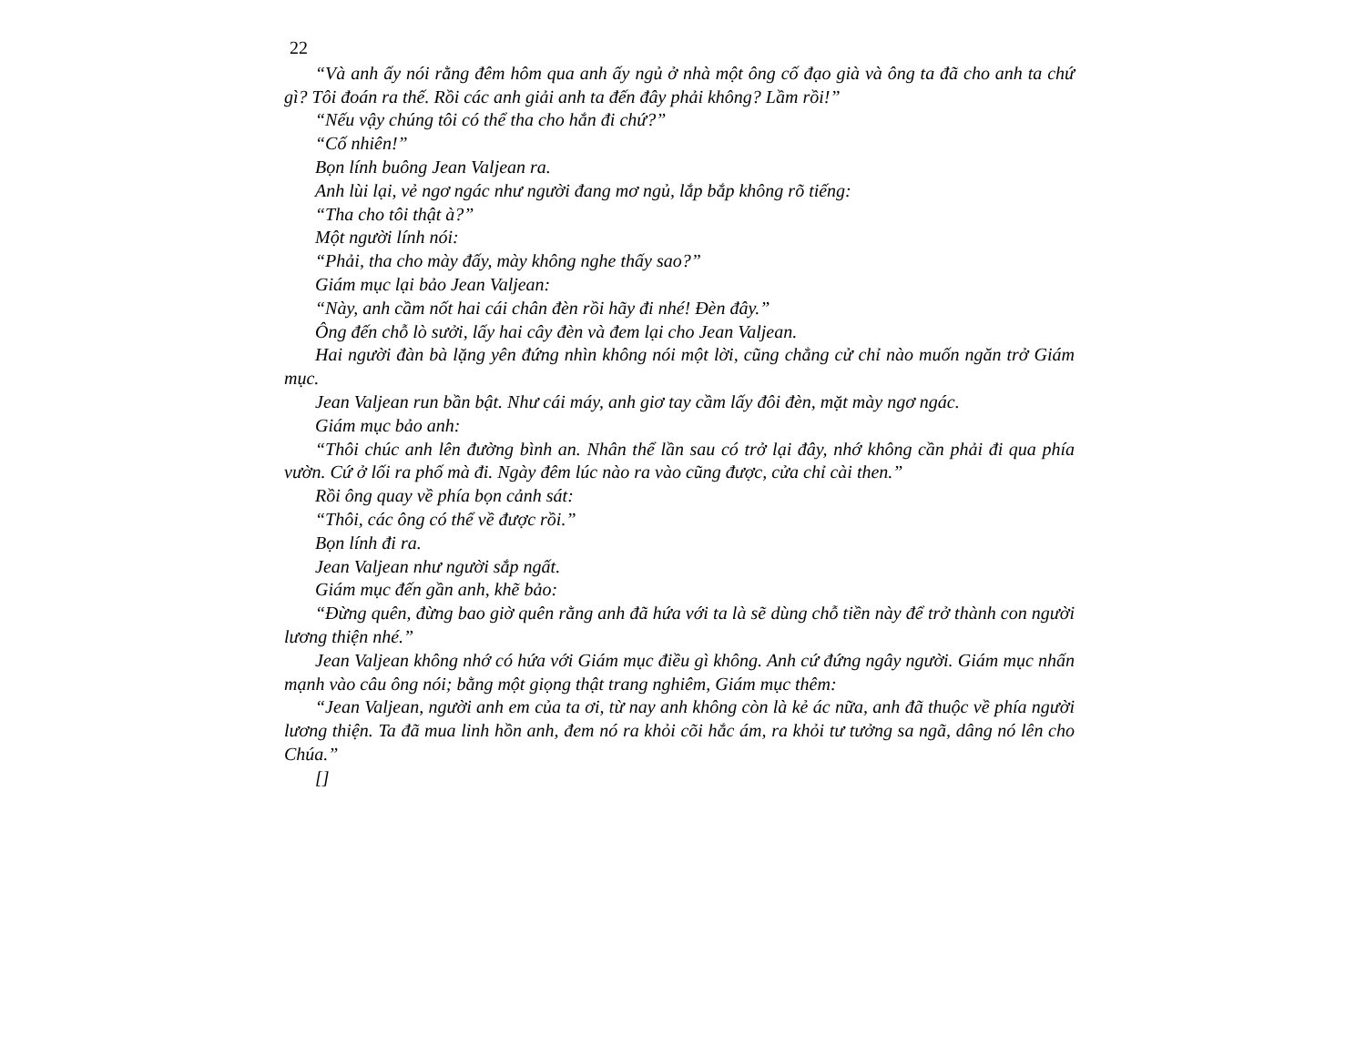22
“Và anh ấy nói rằng đêm hôm qua anh ấy ngủ ở nhà một ông cố đạo già và ông ta đã cho anh ta chứ gì? Tôi đoán ra thế. Rồi các anh giải anh ta đến đây phải không? Lầm rồi!”
“Nếu vậy chúng tôi có thể tha cho hắn đi chứ?”
“Cố nhiên!”
Bọn lính buông Jean Valjean ra.
Anh lùi lại, vẻ ngơ ngác như người đang mơ ngủ, lắp bắp không rõ tiếng:
“Tha cho tôi thật à?”
Một người lính nói:
“Phải, tha cho mày đấy, mày không nghe thấy sao?”
Giám mục lại bảo Jean Valjean:
“Này, anh cầm nốt hai cái chân đèn rồi hãy đi nhé! Đèn đây.”
Ông đến chỗ lò sưởi, lấy hai cây đèn và đem lại cho Jean Valjean.
Hai người đàn bà lặng yên đứng nhìn không nói một lời, cũng chẳng cử chỉ nào muốn ngăn trở Giám mục.
Jean Valjean run bần bật. Như cái máy, anh giơ tay cầm lấy đôi đèn, mặt mày ngơ ngác.
Giám mục bảo anh:
“Thôi chúc anh lên đường bình an. Nhân thể lần sau có trở lại đây, nhớ không cần phải đi qua phía vườn. Cứ ở lối ra phố mà đi. Ngày đêm lúc nào ra vào cũng được, cửa chỉ cài then.”
Rồi ông quay về phía bọn cảnh sát:
“Thôi, các ông có thể về được rồi.”
Bọn lính đi ra.
Jean Valjean như người sắp ngất.
Giám mục đến gần anh, khẽ bảo:
“Đừng quên, đừng bao giờ quên rằng anh đã hứa với ta là sẽ dùng chỗ tiền này để trở thành con người lương thiện nhé.”
Jean Valjean không nhớ có hứa với Giám mục điều gì không. Anh cứ đứng ngây người. Giám mục nhấn mạnh vào câu ông nói; bằng một giọng thật trang nghiêm, Giám mục thêm:
“Jean Valjean, người anh em của ta ơi, từ nay anh không còn là kẻ ác nữa, anh đã thuộc về phía người lương thiện. Ta đã mua linh hồn anh, đem nó ra khỏi cõi hắc ám, ra khỏi tư tưởng sa ngã, dâng nó lên cho Chúa.”
[]